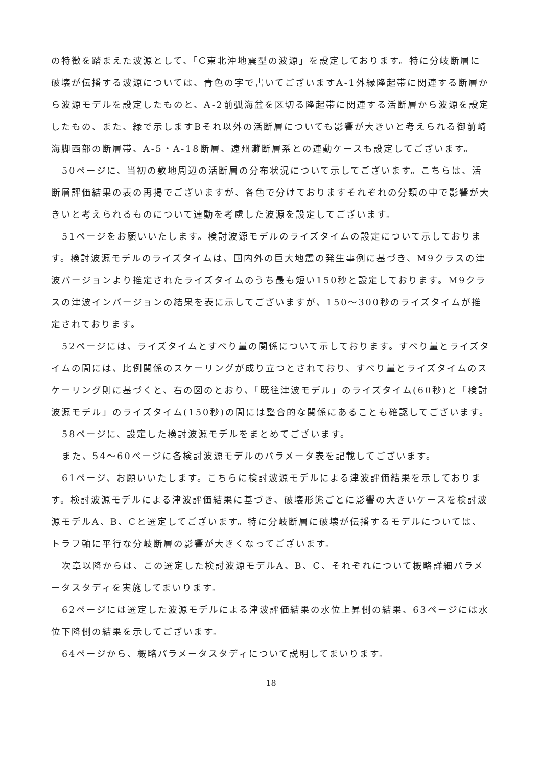の特徴を踏まえた波源として、「C東北沖地震型の波源」を設定しております。特に分岐断層に破壊が伝播する波源については、青色の字で書いてございますA-1外縁隆起帯に関連する断層から波源モデルを設定したものと、A-2前弧海盆を区切る隆起帯に関連する活断層から波源を設定したもの、また、緑で示しますBそれ以外の活断層についても影響が大きいと考えられる御前崎海脚西部の断層帯、A-5・A-18断層、遠州灘断層系との連動ケースも設定してございます。
50ページに、当初の敷地周辺の活断層の分布状況について示してございます。こちらは、活断層評価結果の表の再掲でございますが、各色で分けておりますそれぞれの分類の中で影響が大きいと考えられるものについて連動を考慮した波源を設定してございます。
51ページをお願いいたします。検討波源モデルのライズタイムの設定について示しております。検討波源モデルのライズタイムは、国内外の巨大地震の発生事例に基づき、M9クラスの津波バージョンより推定されたライズタイムのうち最も短い150秒と設定しております。M9クラスの津波インバージョンの結果を表に示してございますが、150～300秒のライズタイムが推定されております。
52ページには、ライズタイムとすべり量の関係について示しております。すべり量とライズタイムの間には、比例関係のスケーリングが成り立つとされており、すべり量とライズタイムのスケーリング則に基づくと、右の図のとおり、「既往津波モデル」のライズタイム(60秒)と「検討波源モデル」のライズタイム(150秒)の間には整合的な関係にあることも確認してございます。
58ページに、設定した検討波源モデルをまとめてございます。
また、54～60ページに各検討波源モデルのパラメータ表を記載してございます。
61ページ、お願いいたします。こちらに検討波源モデルによる津波評価結果を示しております。検討波源モデルによる津波評価結果に基づき、破壊形態ごとに影響の大きいケースを検討波源モデルA、B、Cと選定してございます。特に分岐断層に破壊が伝播するモデルについては、トラフ軸に平行な分岐断層の影響が大きくなってございます。
次章以降からは、この選定した検討波源モデルA、B、C、それぞれについて概略詳細パラメータスタディを実施してまいります。
62ページには選定した波源モデルによる津波評価結果の水位上昇側の結果、63ページには水位下降側の結果を示してございます。
64ページから、概略パラメータスタディについて説明してまいります。
18